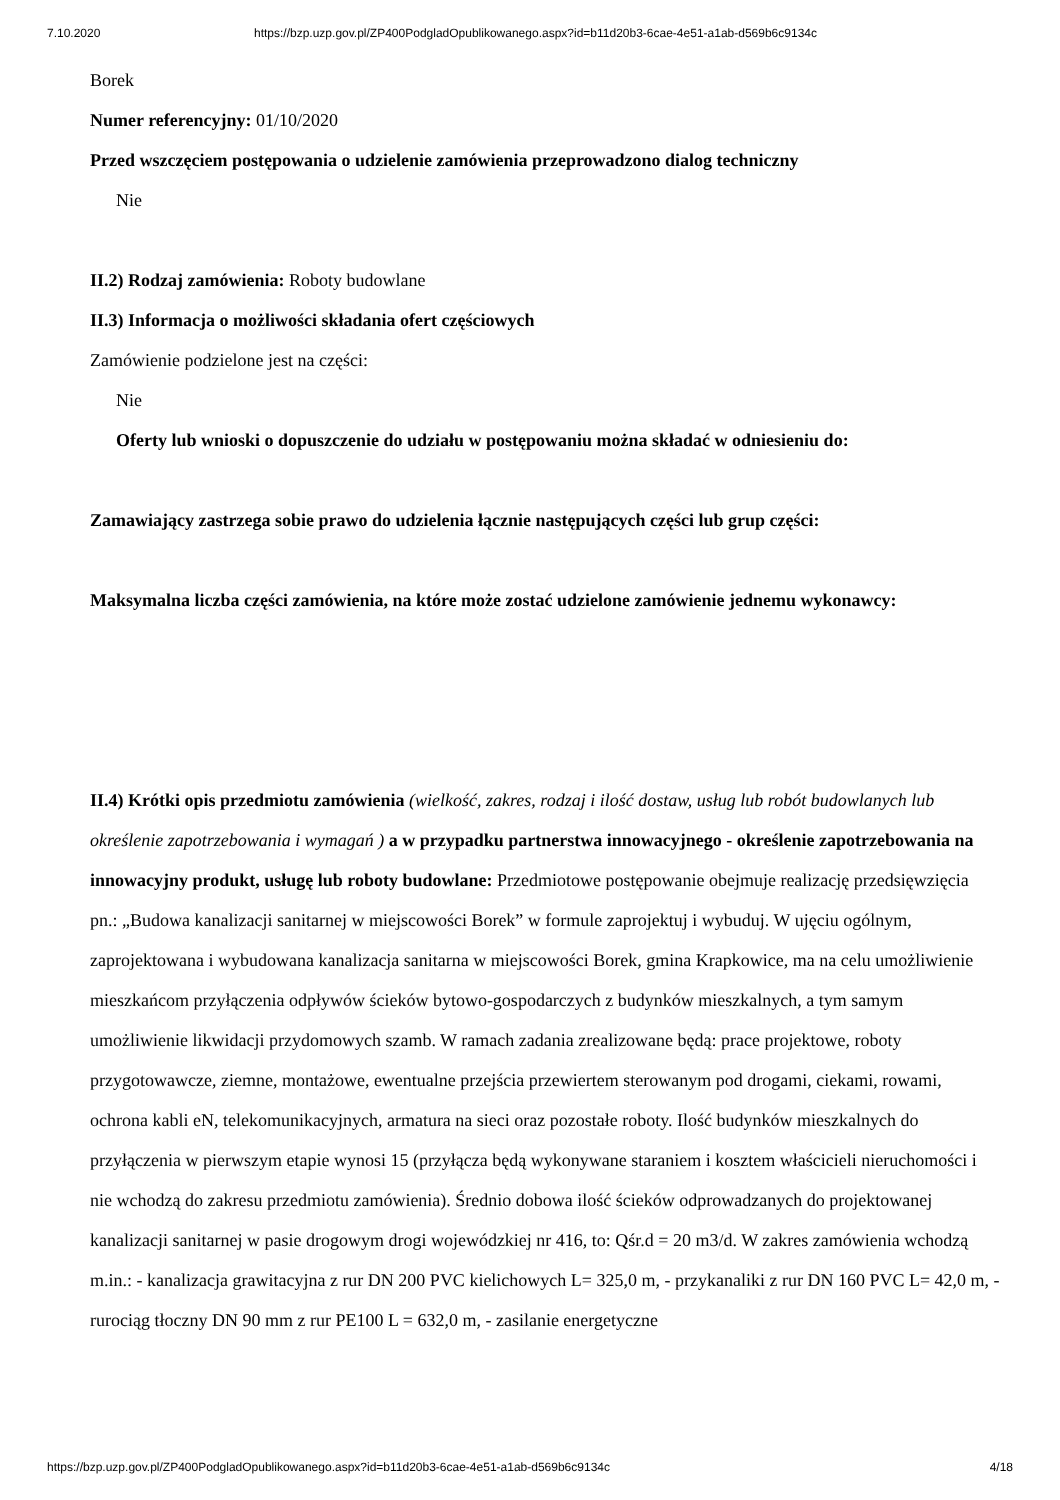7.10.2020 https://bzp.uzp.gov.pl/ZP400PodgladOpublikowanego.aspx?id=b11d20b3-6cae-4e51-a1ab-d569b6c9134c
Borek
Numer referencyjny: 01/10/2020
Przed wszczęciem postępowania o udzielenie zamówienia przeprowadzono dialog techniczny
Nie
II.2) Rodzaj zamówienia: Roboty budowlane
II.3) Informacja o możliwości składania ofert częściowych
Zamówienie podzielone jest na części:
Nie
Oferty lub wnioski o dopuszczenie do udziału w postępowaniu można składać w odniesieniu do:
Zamawiający zastrzega sobie prawo do udzielenia łącznie następujących części lub grup części:
Maksymalna liczba części zamówienia, na które może zostać udzielone zamówienie jednemu wykonawcy:
II.4) Krótki opis przedmiotu zamówienia (wielkość, zakres, rodzaj i ilość dostaw, usług lub robót budowlanych lub określenie zapotrzebowania i wymagań ) a w przypadku partnerstwa innowacyjnego - określenie zapotrzebowania na innowacyjny produkt, usługę lub roboty budowlane: Przedmiotowe postępowanie obejmuje realizację przedsięwzięcia pn.: „Budowa kanalizacji sanitarnej w miejscowości Borek” w formule zaprojektuj i wybuduj. W ujęciu ogólnym, zaprojektowana i wybudowana kanalizacja sanitarna w miejscowości Borek, gmina Krapkowice, ma na celu umożliwienie mieszkańcom przyłączenia odpływów ścieków bytowo-gospodarczych z budynków mieszkalnych, a tym samym umożliwienie likwidacji przydomowych szamb. W ramach zadania zrealizowane będą: prace projektowe, roboty przygotowawcze, ziemne, montażowe, ewentualne przejścia przewiertem sterowanym pod drogami, ciekami, rowami, ochrona kabli eN, telekomunikacyjnych, armatura na sieci oraz pozostałe roboty. Ilość budynków mieszkalnych do przyłączenia w pierwszym etapie wynosi 15 (przyłącza będą wykonywane staraniem i kosztem właścicieli nieruchomości i nie wchodzą do zakresu przedmiotu zamówienia). Średnio dobowa ilość ścieków odprowadzanych do projektowanej kanalizacji sanitarnej w pasie drogowym drogi wojewódzkiej nr 416, to: Qśr.d = 20 m3/d. W zakres zamówienia wchodzą m.in.: - kanalizacja grawitacyjna z rur DN 200 PVC kielichowych L= 325,0 m, - przykanaliki z rur DN 160 PVC L= 42,0 m, - rurociąg tłoczny DN 90 mm z rur PE100 L = 632,0 m, - zasilanie energetyczne
https://bzp.uzp.gov.pl/ZP400PodgladOpublikowanego.aspx?id=b11d20b3-6cae-4e51-a1ab-d569b6c9134c 4/18